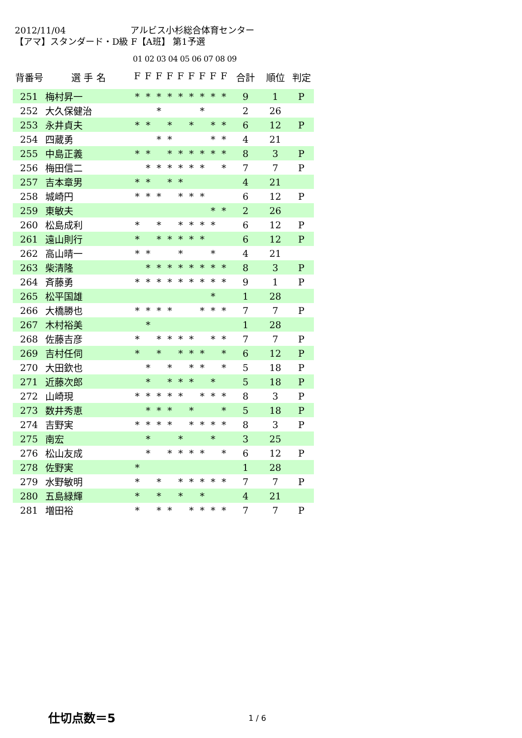2012/11/04 アルビス小杉総合体育センター
【アマ】スタンダード・D級 F【A班】 第1予選
01 02 03 04 05 06 07 08 09
| 背番号 | 選 手 名 | F | F | F | F | F | F | F | F | F | 合計 | 順位 | 判定 |
| --- | --- | --- | --- | --- | --- | --- | --- | --- | --- | --- | --- | --- | --- |
| 251 | 梅村昇一 | * | * | * | * | * | * | * | * | * | 9 | 1 | P |
| 252 | 大久保健治 | | | * | | | | * | | | 2 | 26 | |
| 253 | 永井貞夫 | * | * | | * | | * | | * | * | 6 | 12 | P |
| 254 | 四蔵勇 | | | * | * | | | | * | * | 4 | 21 | |
| 255 | 中島正義 | * | * | | * | * | * | * | * | * | 8 | 3 | P |
| 256 | 梅田信二 | | * | * | * | * | * | * | | * | 7 | 7 | P |
| 257 | 吉本章男 | * | * | | * | * | | | | | 4 | 21 | |
| 258 | 城崎円 | * | * | * | | * | * | * | | | 6 | 12 | P |
| 259 | 東敏夫 | | | | | | | | * | * | 2 | 26 | |
| 260 | 松島成利 | * | | * | | * | * | * | * | | 6 | 12 | P |
| 261 | 遠山則行 | * | | * | * | * | * | * | | | 6 | 12 | P |
| 262 | 高山晴一 | * | * | | | * | | | * | | 4 | 21 | |
| 263 | 柴清隆 | | * | * | * | * | * | * | * | * | 8 | 3 | P |
| 264 | 斉藤勇 | * | * | * | * | * | * | * | * | * | 9 | 1 | P |
| 265 | 松平国雄 | | | | | | | | * | | 1 | 28 | |
| 266 | 大橋勝也 | * | * | * | * | | | * | * | * | 7 | 7 | P |
| 267 | 木村裕美 | | * | | | | | | | | 1 | 28 | |
| 268 | 佐藤吉彦 | * | | * | * | * | * | | * | * | 7 | 7 | P |
| 269 | 吉村任伺 | * | | * | | * | * | * | | * | 6 | 12 | P |
| 270 | 大田欽也 | | * | | * | | * | * | | * | 5 | 18 | P |
| 271 | 近藤次郎 | | * | | * | * | * | | * | | 5 | 18 | P |
| 272 | 山崎現 | * | * | * | * | * | | * | * | * | 8 | 3 | P |
| 273 | 数井秀恵 | | * | * | * | | * | | | * | 5 | 18 | P |
| 274 | 吉野実 | * | * | * | * | | * | * | * | * | 8 | 3 | P |
| 275 | 南宏 | | * | | | * | | | * | | 3 | 25 | |
| 276 | 松山友成 | | * | | * | * | * | * | | * | 6 | 12 | P |
| 278 | 佐野実 | * | | | | | | | | | 1 | 28 | |
| 279 | 水野敏明 | * | | * | | * | * | * | * | * | 7 | 7 | P |
| 280 | 五島緑輝 | * | | * | | * | | * | | | 4 | 21 | |
| 281 | 増田裕 | * | | * | * | | * | * | * | * | 7 | 7 | P |
仕切点数＝5 1 / 6